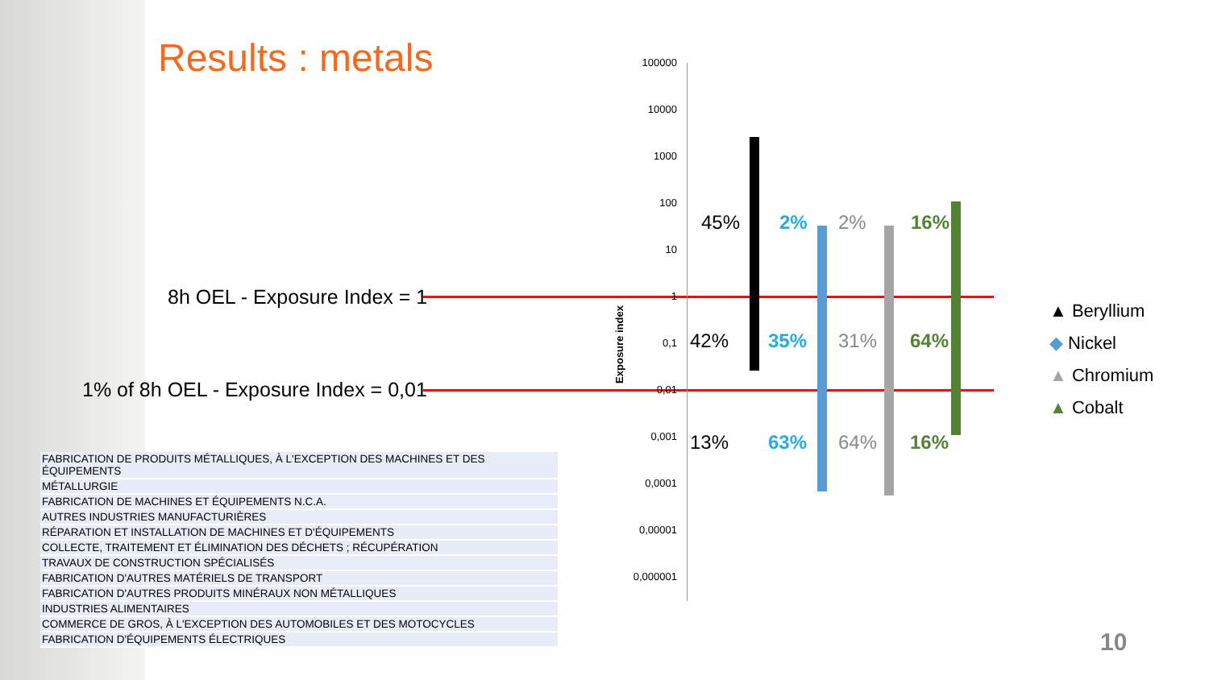Results : metals
8h OEL - Exposure Index = 1
1% of 8h OEL - Exposure Index = 0,01
| FABRICATION DE PRODUITS MÉTALLIQUES, À L'EXCEPTION DES MACHINES ET DES ÉQUIPEMENTS |
| MÉTALLURGIE |
| FABRICATION DE MACHINES ET ÉQUIPEMENTS N.C.A. |
| AUTRES INDUSTRIES MANUFACTURIÈRES |
| RÉPARATION ET INSTALLATION DE MACHINES ET D'ÉQUIPEMENTS |
| COLLECTE, TRAITEMENT ET ÉLIMINATION DES DÉCHETS ; RÉCUPÉRATION |
| TRAVAUX DE CONSTRUCTION SPÉCIALISÉS |
| FABRICATION D'AUTRES MATÉRIELS DE TRANSPORT |
| FABRICATION D'AUTRES PRODUITS MINÉRAUX NON MÉTALLIQUES |
| INDUSTRIES ALIMENTAIRES |
| COMMERCE DE GROS, À L'EXCEPTION DES AUTOMOBILES ET DES MOTOCYCLES |
| FABRICATION D'ÉQUIPEMENTS ÉLECTRIQUES |
100000
10000
1000
100
10
1
0,1
0,01
0,001
0,0001
0,00001
0,000001
Exposure index
45% 2% 2% 16%
42% 35% 31% 64%
13% 63% 64% 16%
▲ Beryllium
◆ Nickel
▲ Chromium
▲ Cobalt
10